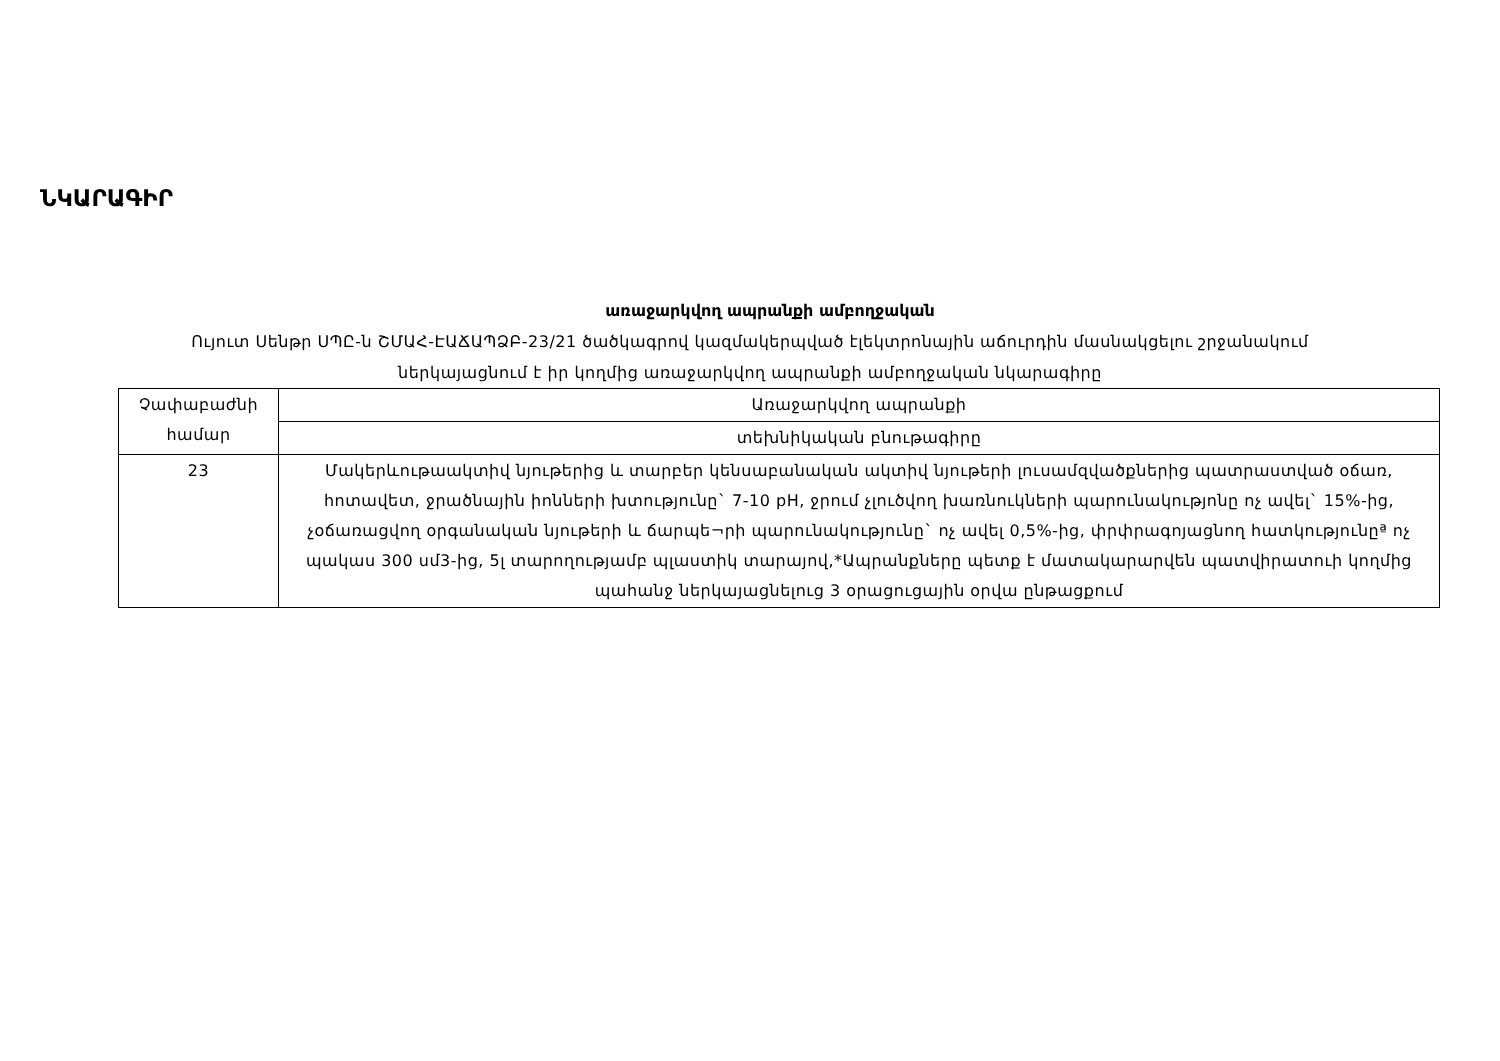ՆԿԱՐԱԳԻՐ
առաջարկվող ապրանքի ամբողջական
Ույուտ Սենթր ՍՊԸ-ն ՇՄԱՀ-ԷԱՃԱՊՁԲ-23/21 ծածկագրով կազմակերպված էլեկտրոնային աճուրդին մասնակցելու շրջանակում ներկայացնում է իր կողմից առաջարկվող ապրանքի ամբողջական նկարագիրը
| Չափաբաժնի համար | Առաջարկվող ապրանքի |
| --- | --- |
| | տեխնիկական բնութագիրը |
| 23 | Մակերևութաակտիվ նյութերից և տարբեր կենսաբանական ակտիվ նյութերի լուսամզվածքներից պատրաստված օճառ, հոտավետ, ջրածնային իոնների խտությունը` 7-10 pH, ջրում չլուծվող խառնուկների պարունակությոնը ոչ ավել` 15%-ից, չօճառացվող օրգանական նյութերի և ճարպե¬րի պարունակությունը` ոչ ավել 0,5%-ից, փրփրագոյացնող հատկությունըª ոչ պակաս 300 սմ3-ից, 5լ տարողությամբ պլաստիկ տարայով,*Ապրանքները պետք է մատակարարվեն պատվիրատուի կողմից պահանջ ներկայացնելուց 3 օրացուցային օրվա ընթացքում |